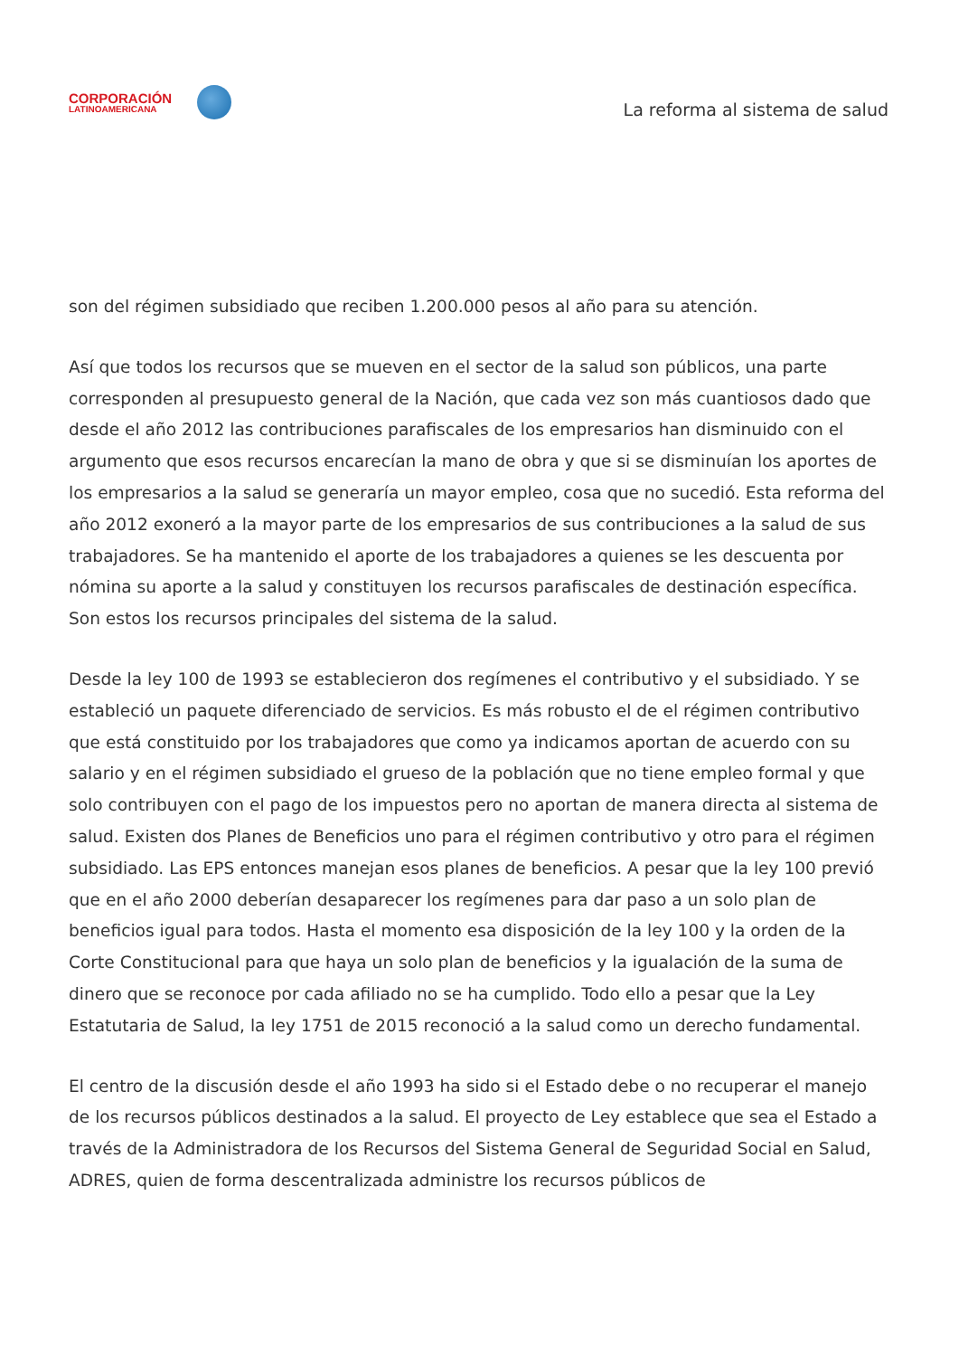CORPORACIÓN
LATINOAMERICANA
La reforma al sistema de salud
son del régimen subsidiado que reciben 1.200.000 pesos al año para su atención.
Así que todos los recursos que se mueven en el sector de la salud son públicos, una parte corresponden al presupuesto general de la Nación, que cada vez son más cuantiosos dado que desde el año 2012 las contribuciones parafiscales de los empresarios han disminuido con el argumento que esos recursos encarecían la mano de obra y que si se disminuían los aportes de los empresarios a la salud se generaría un mayor empleo, cosa que no sucedió. Esta reforma del año 2012 exoneró a la mayor parte de los empresarios de sus contribuciones a la salud de sus trabajadores. Se ha mantenido el aporte de los trabajadores a quienes se les descuenta por nómina su aporte a la salud y constituyen los recursos parafiscales de destinación específica. Son estos los recursos principales del sistema de la salud.
Desde la ley 100 de 1993 se establecieron dos regímenes el contributivo y el subsidiado. Y se estableció un paquete diferenciado de servicios. Es más robusto el de el régimen contributivo que está constituido por los trabajadores que como ya indicamos aportan de acuerdo con su salario y en el régimen subsidiado el grueso de la población que no tiene empleo formal y que solo contribuyen con el pago de los impuestos pero no aportan de manera directa al sistema de salud. Existen dos Planes de Beneficios uno para el régimen contributivo y otro para el régimen subsidiado. Las EPS entonces manejan esos planes de beneficios. A pesar que la ley 100 previó que en el año 2000 deberían desaparecer los regímenes para dar paso a un solo plan de beneficios igual para todos. Hasta el momento esa disposición de la ley 100 y la orden de la Corte Constitucional para que haya un solo plan de beneficios y la igualación de la suma de dinero que se reconoce por cada afiliado no se ha cumplido. Todo ello a pesar que la Ley Estatutaria de Salud, la ley 1751 de 2015 reconoció a la salud como un derecho fundamental.
El centro de la discusión desde el año 1993 ha sido si el Estado debe o no recuperar el manejo de los recursos públicos destinados a la salud. El proyecto de Ley establece que sea el Estado a través de la Administradora de los Recursos del Sistema General de Seguridad Social en Salud, ADRES, quien de forma descentralizada administre los recursos públicos de